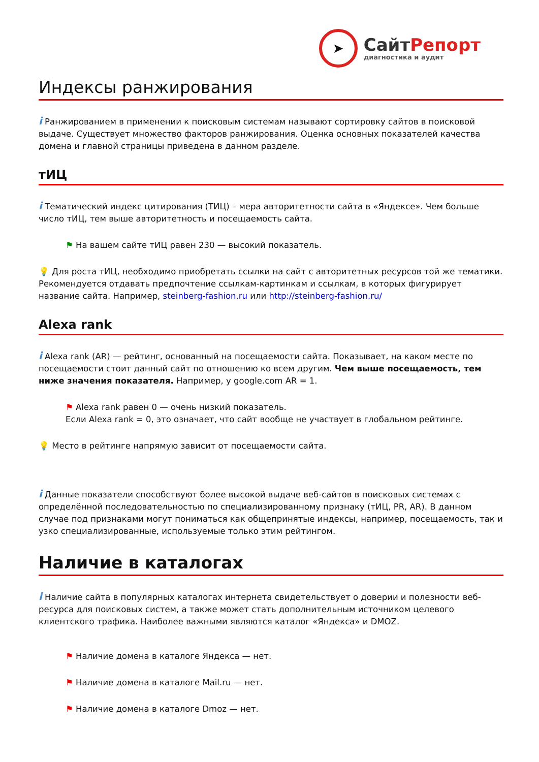➤
СайтРепорт
диагностика и аудит
Индексы ранжирования
i Ранжированием в применении к поисковым системам называют сортировку сайтов в поисковой выдаче. Существует множество факторов ранжирования. Оценка основных показателей качества домена и главной страницы приведена в данном разделе.
тИЦ
i Тематический индекс цитирования (ТИЦ) – мера авторитетности сайта в «Яндексе». Чем больше число тИЦ, тем выше авторитетность и посещаемость сайта.
⚑ На вашем сайте тИЦ равен 230 — высокий показатель.
💡 Для роста тИЦ, необходимо приобретать ссылки на сайт с авторитетных ресурсов той же тематики. Рекомендуется отдавать предпочтение ссылкам-картинкам и ссылкам, в которых фигурирует название сайта. Например, steinberg-fashion.ru или http://steinberg-fashion.ru/
Alexa rank
i Alexa rank (AR) — рейтинг, основанный на посещаемости сайта. Показывает, на каком месте по посещаемости стоит данный сайт по отношению ко всем другим. Чем выше посещаемость, тем ниже значения показателя. Например, у google.com AR = 1.
⚑ Alexa rank равен 0 — очень низкий показатель.
Если Alexa rank = 0, это означает, что сайт вообще не участвует в глобальном рейтинге.
💡 Место в рейтинге напрямую зависит от посещаемости сайта.
i Данные показатели способствуют более высокой выдаче веб-сайтов в поисковых системах с определённой последовательностью по специализированному признаку (тИЦ, PR, AR). В данном случае под признаками могут пониматься как общепринятые индексы, например, посещаемость, так и узко специализированные, используемые только этим рейтингом.
Наличие в каталогах
i Наличие сайта в популярных каталогах интернета свидетельствует о доверии и полезности веб-ресурса для поисковых систем, а также может стать дополнительным источником целевого клиентского трафика. Наиболее важными являются каталог «Яндекса» и DMOZ.
⚑ Наличие домена в каталоге Яндекса — нет.
⚑ Наличие домена в каталоге Mail.ru — нет.
⚑ Наличие домена в каталоге Dmoz — нет.